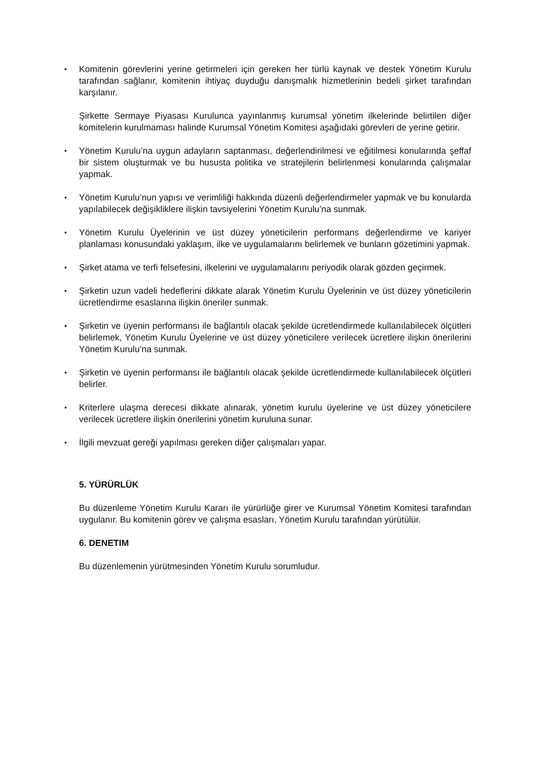•
Komitenin görevlerini yerine getirmeleri için gereken her türlü kaynak ve destek Yönetim Kurulu tarafından sağlanır, komitenin ihtiyaç duyduğu danışmalık hizmetlerinin bedeli şirket tarafından karşılanır.
Şirkette Sermaye Piyasası Kurulunca yayınlanmış kurumsal yönetim ilkelerinde belirtilen diğer komitelerin kurulmaması halinde Kurumsal Yönetim Komitesi aşağıdaki görevleri de yerine getirir.
•
Yönetim Kurulu’na uygun adayların saptanması, değerlendirilmesi ve eğitilmesi konularında şeffaf bir sistem oluşturmak ve bu hususta politika ve stratejilerin belirlenmesi konularında çalışmalar yapmak.
•
Yönetim Kurulu’nun yapısı ve verimliliği hakkında düzenli değerlendirmeler yapmak ve bu konularda yapılabilecek değişikliklere ilişkin tavsiyelerini Yönetim Kurulu’na sunmak.
•
Yönetim Kurulu Üyelerinin ve üst düzey yöneticilerin performans değerlendirme ve kariyer planlaması konusundaki yaklaşım, ilke ve uygulamalarını belirlemek ve bunların gözetimini yapmak.
•
Şirket atama ve terfi felsefesini, ilkelerini ve uygulamalarını periyodik olarak gözden geçirmek.
•
Şirketin uzun vadeli hedeflerini dikkate alarak Yönetim Kurulu Üyelerinin ve üst düzey yöneticilerin ücretlendirme esaslarına ilişkin öneriler sunmak.
•
Şirketin ve üyenin performansı ile bağlantılı olacak şekilde ücretlendirmede kullanılabilecek ölçütleri belirlemek, Yönetim Kurulu Üyelerine ve üst düzey yöneticilere verilecek ücretlere ilişkin önerilerini Yönetim Kurulu’na sunmak.
•
Şirketin ve üyenin performansı ile bağlantılı olacak şekilde ücretlendirmede kullanılabilecek ölçütleri belirler.
•
Kriterlere ulaşma derecesi dikkate alınarak, yönetim kurulu üyelerine ve üst düzey yöneticilere verilecek ücretlere ilişkin önerilerini yönetim kuruluna sunar.
•
İlgili mevzuat gereği yapılması gereken diğer çalışmaları yapar.
5. YÜRÜRLÜK
Bu düzenleme Yönetim Kurulu Kararı ile yürürlüğe girer ve Kurumsal Yönetim Komitesi tarafından uygulanır. Bu komitenin görev ve çalışma esasları, Yönetim Kurulu tarafından yürütülür.
6. DENETIM
Bu düzenlemenin yürütmesinden Yönetim Kurulu sorumludur.